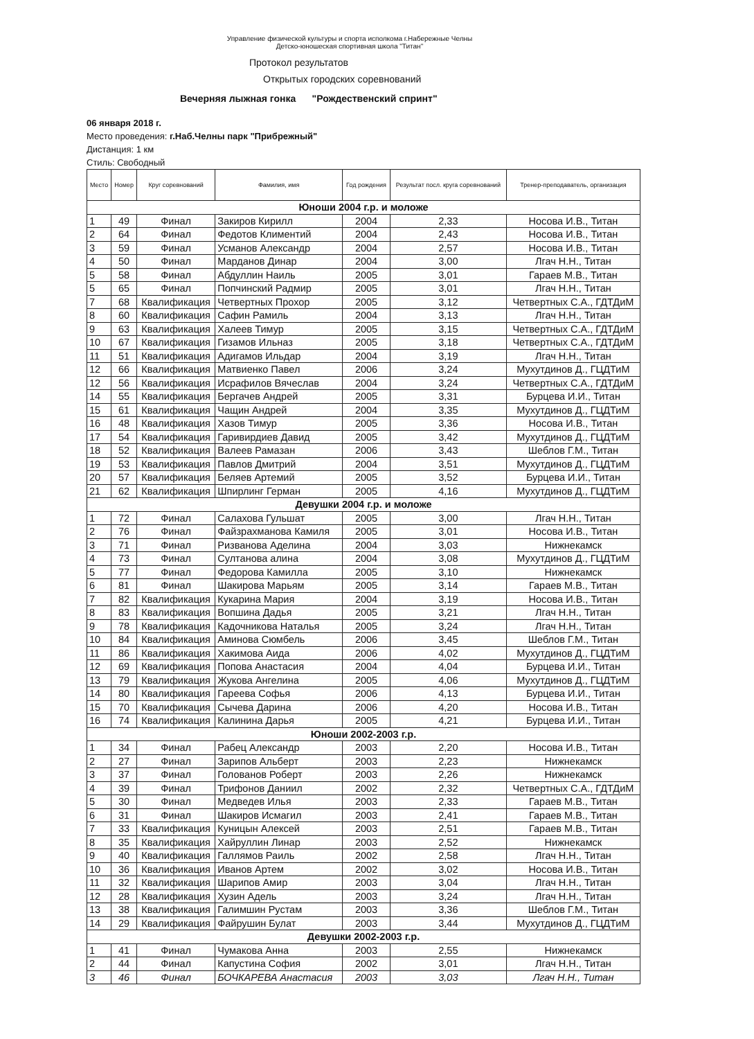Управление физической культуры и спорта исполкома г.Набережные Челны
Детско-юношеская спортивная школа "Титан"
Протокол результатов
Открытых городских соревнований
Вечерняя лыжная гонка "Рождественский спринт"
06 января 2018 г.
Место проведения: г.Наб.Челны парк "Прибрежный"
Дистанция: 1 км
Стиль: Свободный
| Место | Номер | Круг соревнований | Фамилия, имя | Год рождения | Результат посл. круга соревнований | Тренер-преподаватель, организация |
| --- | --- | --- | --- | --- | --- | --- |
| Юноши 2004 г.р. и моложе | | | | | | |
| 1 | 49 | Финал | Закиров Кирилл | 2004 | 2,33 | Носова И.В., Титан |
| 2 | 64 | Финал | Федотов Климентий | 2004 | 2,43 | Носова И.В., Титан |
| 3 | 59 | Финал | Усманов Александр | 2004 | 2,57 | Носова И.В., Титан |
| 4 | 50 | Финал | Марданов Динар | 2004 | 3,00 | Лгач Н.Н., Титан |
| 5 | 58 | Финал | Абдуллин Наиль | 2005 | 3,01 | Гараев М.В., Титан |
| 5 | 65 | Финал | Попчинский Радмир | 2005 | 3,01 | Лгач Н.Н., Титан |
| 7 | 68 | Квалификация | Четвертных Прохор | 2005 | 3,12 | Четвертных С.А., ГДТДиМ |
| 8 | 60 | Квалификация | Сафин Рамиль | 2004 | 3,13 | Лгач Н.Н., Титан |
| 9 | 63 | Квалификация | Халеев Тимур | 2005 | 3,15 | Четвертных С.А., ГДТДиМ |
| 10 | 67 | Квалификация | Гизамов Ильназ | 2005 | 3,18 | Четвертных С.А., ГДТДиМ |
| 11 | 51 | Квалификация | Адигамов Ильдар | 2004 | 3,19 | Лгач Н.Н., Титан |
| 12 | 66 | Квалификация | Матвиенко Павел | 2006 | 3,24 | Мухутдинов Д., ГЦДТиМ |
| 12 | 56 | Квалификация | Исрафилов Вячеслав | 2004 | 3,24 | Четвертных С.А., ГДТДиМ |
| 14 | 55 | Квалификация | Бергачев Андрей | 2005 | 3,31 | Бурцева И.И., Титан |
| 15 | 61 | Квалификация | Чащин Андрей | 2004 | 3,35 | Мухутдинов Д., ГЦДТиМ |
| 16 | 48 | Квалификация | Хазов Тимур | 2005 | 3,36 | Носова И.В., Титан |
| 17 | 54 | Квалификация | Гаривирдиев Давид | 2005 | 3,42 | Мухутдинов Д., ГЦДТиМ |
| 18 | 52 | Квалификация | Валеев Рамазан | 2006 | 3,43 | Шеблов Г.М., Титан |
| 19 | 53 | Квалификация | Павлов Дмитрий | 2004 | 3,51 | Мухутдинов Д., ГЦДТиМ |
| 20 | 57 | Квалификация | Беляев Артемий | 2005 | 3,52 | Бурцева И.И., Титан |
| 21 | 62 | Квалификация | Шпирлинг Герман | 2005 | 4,16 | Мухутдинов Д., ГЦДТиМ |
| Девушки 2004 г.р. и моложе | | | | | | |
| 1 | 72 | Финал | Салахова Гульшат | 2005 | 3,00 | Лгач Н.Н., Титан |
| 2 | 76 | Финал | Файзрахманова Камиля | 2005 | 3,01 | Носова И.В., Титан |
| 3 | 71 | Финал | Ризванова Аделина | 2004 | 3,03 | Нижнекамск |
| 4 | 73 | Финал | Султанова алина | 2004 | 3,08 | Мухутдинов Д., ГЦДТиМ |
| 5 | 77 | Финал | Федорова Камилла | 2005 | 3,10 | Нижнекамск |
| 6 | 81 | Финал | Шакирова Марьям | 2005 | 3,14 | Гараев М.В., Титан |
| 7 | 82 | Квалификация | Кукарина Мария | 2004 | 3,19 | Носова И.В., Титан |
| 8 | 83 | Квалификация | Вопшина Дадья | 2005 | 3,21 | Лгач Н.Н., Титан |
| 9 | 78 | Квалификация | Кадочникова Наталья | 2005 | 3,24 | Лгач Н.Н., Титан |
| 10 | 84 | Квалификация | Аминова Сюмбель | 2006 | 3,45 | Шеблов Г.М., Титан |
| 11 | 86 | Квалификация | Хакимова Аида | 2006 | 4,02 | Мухутдинов Д., ГЦДТиМ |
| 12 | 69 | Квалификация | Попова Анастасия | 2004 | 4,04 | Бурцева И.И., Титан |
| 13 | 79 | Квалификация | Жукова Ангелина | 2005 | 4,06 | Мухутдинов Д., ГЦДТиМ |
| 14 | 80 | Квалификация | Гареева Софья | 2006 | 4,13 | Бурцева И.И., Титан |
| 15 | 70 | Квалификация | Сычева Дарина | 2006 | 4,20 | Носова И.В., Титан |
| 16 | 74 | Квалификация | Калинина Дарья | 2005 | 4,21 | Бурцева И.И., Титан |
| Юноши 2002-2003 г.р. | | | | | | |
| 1 | 34 | Финал | Рабец Александр | 2003 | 2,20 | Носова И.В., Титан |
| 2 | 27 | Финал | Зарипов Альберт | 2003 | 2,23 | Нижнекамск |
| 3 | 37 | Финал | Голованов Роберт | 2003 | 2,26 | Нижнекамск |
| 4 | 39 | Финал | Трифонов Даниил | 2002 | 2,32 | Четвертных С.А., ГДТДиМ |
| 5 | 30 | Финал | Медведев Илья | 2003 | 2,33 | Гараев М.В., Титан |
| 6 | 31 | Финал | Шакиров Исмагил | 2003 | 2,41 | Гараев М.В., Титан |
| 7 | 33 | Квалификация | Куницын Алексей | 2003 | 2,51 | Гараев М.В., Титан |
| 8 | 35 | Квалификация | Хайруллин Линар | 2003 | 2,52 | Нижнекамск |
| 9 | 40 | Квалификация | Галлямов Раиль | 2002 | 2,58 | Лгач Н.Н., Титан |
| 10 | 36 | Квалификация | Иванов Артем | 2002 | 3,02 | Носова И.В., Титан |
| 11 | 32 | Квалификация | Шарипов Амир | 2003 | 3,04 | Лгач Н.Н., Титан |
| 12 | 28 | Квалификация | Хузин Адель | 2003 | 3,24 | Лгач Н.Н., Титан |
| 13 | 38 | Квалификация | Галимшин Рустам | 2003 | 3,36 | Шеблов Г.М., Титан |
| 14 | 29 | Квалификация | Файрушин Булат | 2003 | 3,44 | Мухутдинов Д., ГЦДТиМ |
| Девушки 2002-2003 г.р. | | | | | | |
| 1 | 41 | Финал | Чумакова Анна | 2003 | 2,55 | Нижнекамск |
| 2 | 44 | Финал | Капустина София | 2002 | 3,01 | Лгач Н.Н., Титан |
| 3 | 46 | Финал | БОЧКАРЕВА Анастасия | 2003 | 3,03 | Лгач Н.Н., Титан |